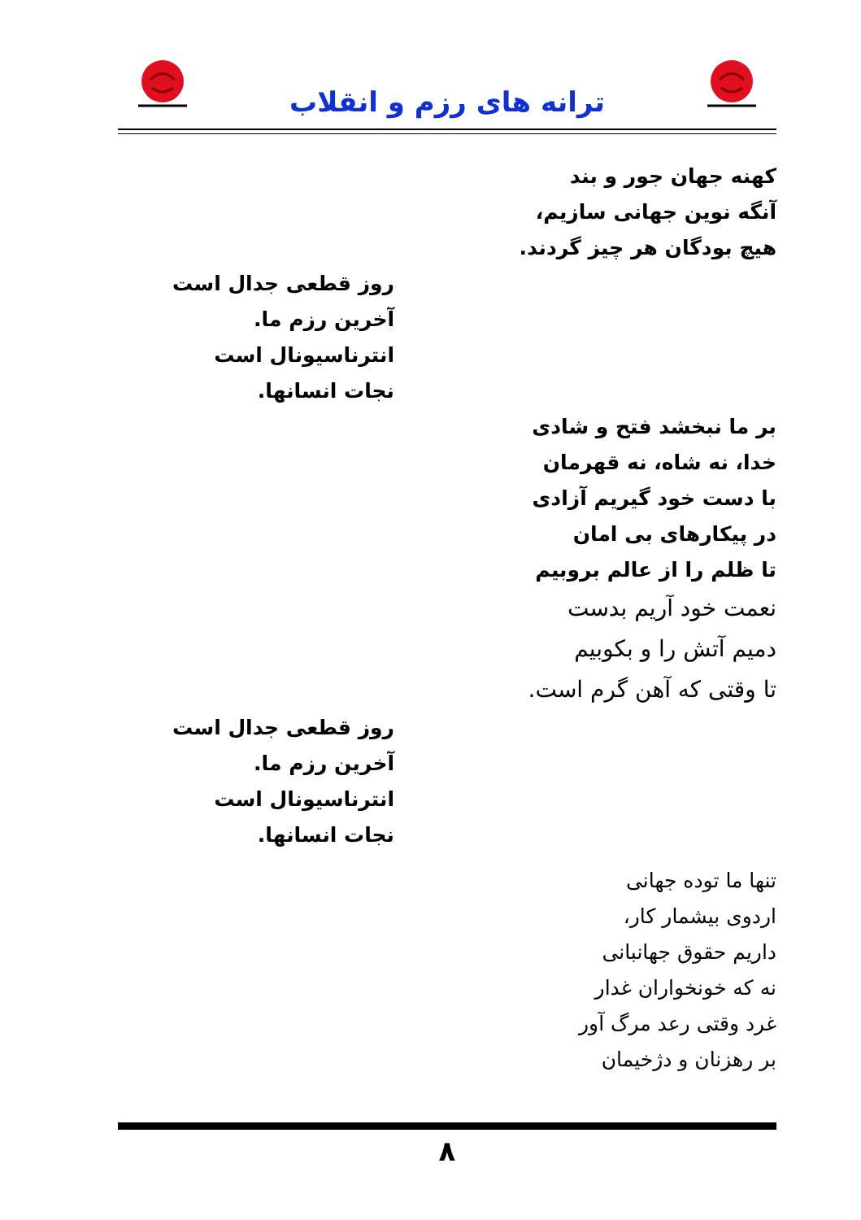ترانه های رزم و انقلاب
کهنه جهان جور و بند
آنگه نوین جهانی سازیم،
هیچ بودگان هر چیز گردند.
روز قطعی جدال است
آخرین رزم ما.
انترناسیونال است
نجات انسانها.
بر ما نبخشد فتح و شادی
خدا، نه شاه، نه قهرمان
با دست خود گیریم آزادی
در پیکارهای بی امان
تا ظلم را از عالم بروبیم
نعمت خود آریم بدست
دمیم آتش را و بکوبیم
تا وقتی که آهن گرم است.
روز قطعی جدال است
آخرین رزم ما.
انترناسیونال است
نجات انسانها.
تنها ما توده جهانی
اردوی بیشمار کار،
داریم حقوق جهانبانی
نه که خونخواران غدار
غرد وقتی رعد مرگ آور
بر رهزنان و دژخیمان
۸